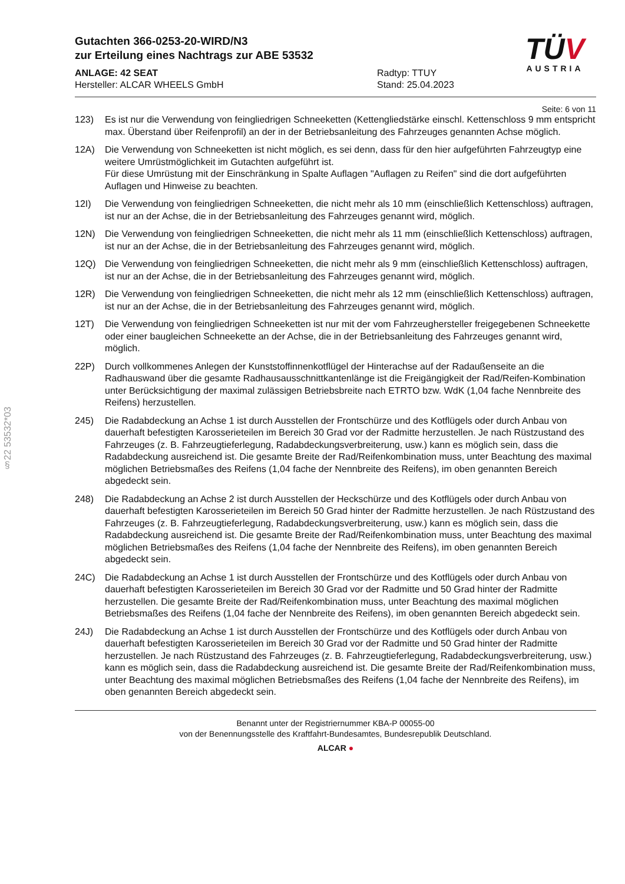§22 53532*03
Gutachten 366-0253-20-WIRD/N3
zur Erteilung eines Nachtrags zur ABE 53532
ANLAGE: 42 SEAT
Hersteller: ALCAR WHEELS GmbH
Radtyp: TTUY
Stand: 25.04.2023
TÜV
AUSTRIA
Seite: 6 von 11
123) Es ist nur die Verwendung von feingliedrigen Schneeketten (Kettengliedstärke einschl. Kettenschloss 9 mm entspricht max. Überstand über Reifenprofil) an der in der Betriebsanleitung des Fahrzeuges genannten Achse möglich.
12A) Die Verwendung von Schneeketten ist nicht möglich, es sei denn, dass für den hier aufgeführten Fahrzeugtyp eine weitere Umrüstmöglichkeit im Gutachten aufgeführt ist.
Für diese Umrüstung mit der Einschränkung in Spalte Auflagen "Auflagen zu Reifen" sind die dort aufgeführten Auflagen und Hinweise zu beachten.
12I) Die Verwendung von feingliedrigen Schneeketten, die nicht mehr als 10 mm (einschließlich Kettenschloss) auftragen, ist nur an der Achse, die in der Betriebsanleitung des Fahrzeuges genannt wird, möglich.
12N) Die Verwendung von feingliedrigen Schneeketten, die nicht mehr als 11 mm (einschließlich Kettenschloss) auftragen, ist nur an der Achse, die in der Betriebsanleitung des Fahrzeuges genannt wird, möglich.
12Q) Die Verwendung von feingliedrigen Schneeketten, die nicht mehr als 9 mm (einschließlich Kettenschloss) auftragen, ist nur an der Achse, die in der Betriebsanleitung des Fahrzeuges genannt wird, möglich.
12R) Die Verwendung von feingliedrigen Schneeketten, die nicht mehr als 12 mm (einschließlich Kettenschloss) auftragen, ist nur an der Achse, die in der Betriebsanleitung des Fahrzeuges genannt wird, möglich.
12T) Die Verwendung von feingliedrigen Schneeketten ist nur mit der vom Fahrzeughersteller freigegebenen Schneekette oder einer baugleichen Schneekette an der Achse, die in der Betriebsanleitung des Fahrzeuges genannt wird, möglich.
22P) Durch vollkommenes Anlegen der Kunststoffinnenkotflügel der Hinterachse auf der Radaußenseite an die Radhauswand über die gesamte Radhausausschnittkantenlänge ist die Freigängigkeit der Rad/Reifen-Kombination unter Berücksichtigung der maximal zulässigen Betriebsbreite nach ETRTO bzw. WdK (1,04 fache Nennbreite des Reifens) herzustellen.
245) Die Radabdeckung an Achse 1 ist durch Ausstellen der Frontschürze und des Kotflügels oder durch Anbau von dauerhaft befestigten Karosserieteilen im Bereich 30 Grad vor der Radmitte herzustellen. Je nach Rüstzustand des Fahrzeuges (z. B. Fahrzeugtieferlegung, Radabdeckungsverbreiterung, usw.) kann es möglich sein, dass die Radabdeckung ausreichend ist. Die gesamte Breite der Rad/Reifenkombination muss, unter Beachtung des maximal möglichen Betriebsmaßes des Reifens (1,04 fache der Nennbreite des Reifens), im oben genannten Bereich abgedeckt sein.
248) Die Radabdeckung an Achse 2 ist durch Ausstellen der Heckschürze und des Kotflügels oder durch Anbau von dauerhaft befestigten Karosserieteilen im Bereich 50 Grad hinter der Radmitte herzustellen. Je nach Rüstzustand des Fahrzeuges (z. B. Fahrzeugtieferlegung, Radabdeckungsverbreiterung, usw.) kann es möglich sein, dass die Radabdeckung ausreichend ist. Die gesamte Breite der Rad/Reifenkombination muss, unter Beachtung des maximal möglichen Betriebsmaßes des Reifens (1,04 fache der Nennbreite des Reifens), im oben genannten Bereich abgedeckt sein.
24C) Die Radabdeckung an Achse 1 ist durch Ausstellen der Frontschürze und des Kotflügels oder durch Anbau von dauerhaft befestigten Karosserieteilen im Bereich 30 Grad vor der Radmitte und 50 Grad hinter der Radmitte herzustellen. Die gesamte Breite der Rad/Reifenkombination muss, unter Beachtung des maximal möglichen Betriebsmaßes des Reifens (1,04 fache der Nennbreite des Reifens), im oben genannten Bereich abgedeckt sein.
24J) Die Radabdeckung an Achse 1 ist durch Ausstellen der Frontschürze und des Kotflügels oder durch Anbau von dauerhaft befestigten Karosserieteilen im Bereich 30 Grad vor der Radmitte und 50 Grad hinter der Radmitte herzustellen. Je nach Rüstzustand des Fahrzeuges (z. B. Fahrzeugtieferlegung, Radabdeckungsverbreiterung, usw.) kann es möglich sein, dass die Radabdeckung ausreichend ist. Die gesamte Breite der Rad/Reifenkombination muss, unter Beachtung des maximal möglichen Betriebsmaßes des Reifens (1,04 fache der Nennbreite des Reifens), im oben genannten Bereich abgedeckt sein.
Benannt unter der Registriernummer KBA-P 00055-00
von der Benennungsstelle des Kraftfahrt-Bundesamtes, Bundesrepublik Deutschland.
ALCAR ●